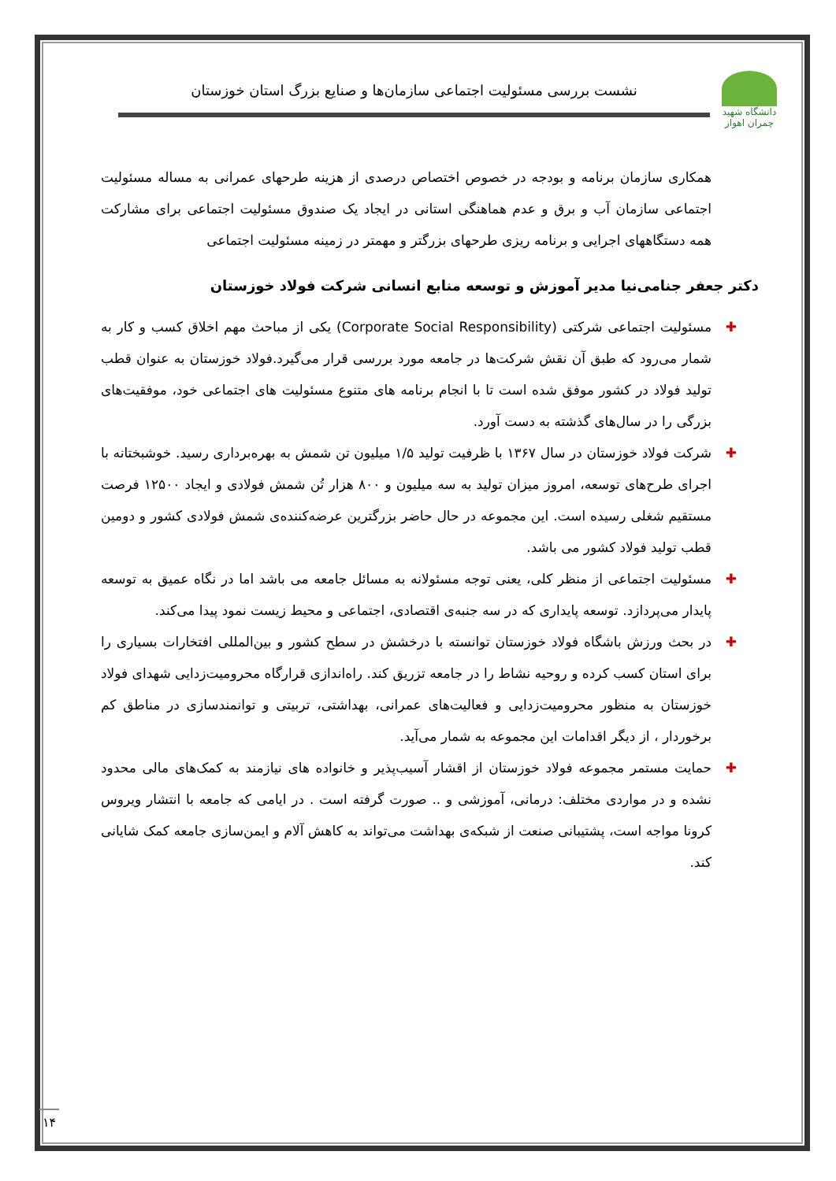دانشگاه شهید چمران اهواز
نشست بررسی مسئولیت اجتماعی سازمان‌ها و صنایع بزرگ استان خوزستان
همکاری سازمان برنامه و بودجه در خصوص اختصاص درصدی از هزینه طرحهای عمرانی به مساله مسئولیت اجتماعی سازمان آب و برق و عدم هماهنگی استانی در ایجاد یک صندوق مسئولیت اجتماعی برای مشارکت همه دستگاههای اجرایی و برنامه ریزی طرحهای بزرگتر و مهمتر در زمینه مسئولیت اجتماعی
دکتر جعفر جنامی‌نیا مدیر آموزش و توسعه منابع انسانی شرکت فولاد خوزستان
✚ مسئولیت اجتماعی شرکتی (Corporate Social Responsibility) یکی از مباحث مهم اخلاق کسب و کار به شمار می‌رود که طبق آن نقش شرکت‌ها در جامعه مورد بررسی قرار می‌گیرد.فولاد خوزستان به عنوان قطب تولید فولاد در کشور موفق شده است تا با انجام برنامه های متنوع مسئولیت های اجتماعی خود، موفقیت‌های بزرگی را در سال‌های گذشته به دست آورد.
✚ شرکت فولاد خوزستان در سال ۱۳۶۷ با ظرفیت تولید ۱/۵ میلیون تن شمش به بهره‌برداری رسید. خوشبختانه با اجرای طرح‌های توسعه، امروز میزان تولید به سه میلیون و ۸۰۰ هزار تُن شمش فولادی و ایجاد ۱۲۵۰۰ فرصت مستقیم شغلی رسیده است. این مجموعه در حال حاضر بزرگترین عرضه‌کننده‌ی شمش فولادی کشور و دومین قطب تولید فولاد کشور می باشد.
✚ مسئولیت اجتماعی از منظر کلی، یعنی توجه مسئولانه به مسائل جامعه می باشد اما در نگاه عمیق به توسعه پایدار می‌پردازد. توسعه پایداری که در سه جنبه‌ی اقتصادی، اجتماعی و محیط زیست نمود پیدا می‌کند.
✚ در بحث ورزش باشگاه فولاد خوزستان توانسته با درخشش در سطح کشور و بین‌المللی افتخارات بسیاری را برای استان کسب کرده و روحیه نشاط را در جامعه تزریق کند. راه‌اندازی قرارگاه محرومیت‌زدایی شهدای فولاد خوزستان به منظور محرومیت‌زدایی و فعالیت‌های عمرانی، بهداشتی، تربیتی و توانمندسازی در مناطق کم برخوردار ، از دیگر اقدامات این مجموعه به شمار می‌آید.
✚ حمایت مستمر مجموعه فولاد خوزستان از اقشار آسیب‌پذیر و خانواده های نیازمند به کمک‌های مالی محدود نشده و در مواردی مختلف: درمانی، آموزشی و .. صورت گرفته است . در ایامی که جامعه با انتشار ویروس کرونا مواجه است، پشتیبانی صنعت از شبکه‌ی بهداشت می‌تواند به کاهش آلام و ایمن‌سازی جامعه کمک شایانی کند.
۱۴